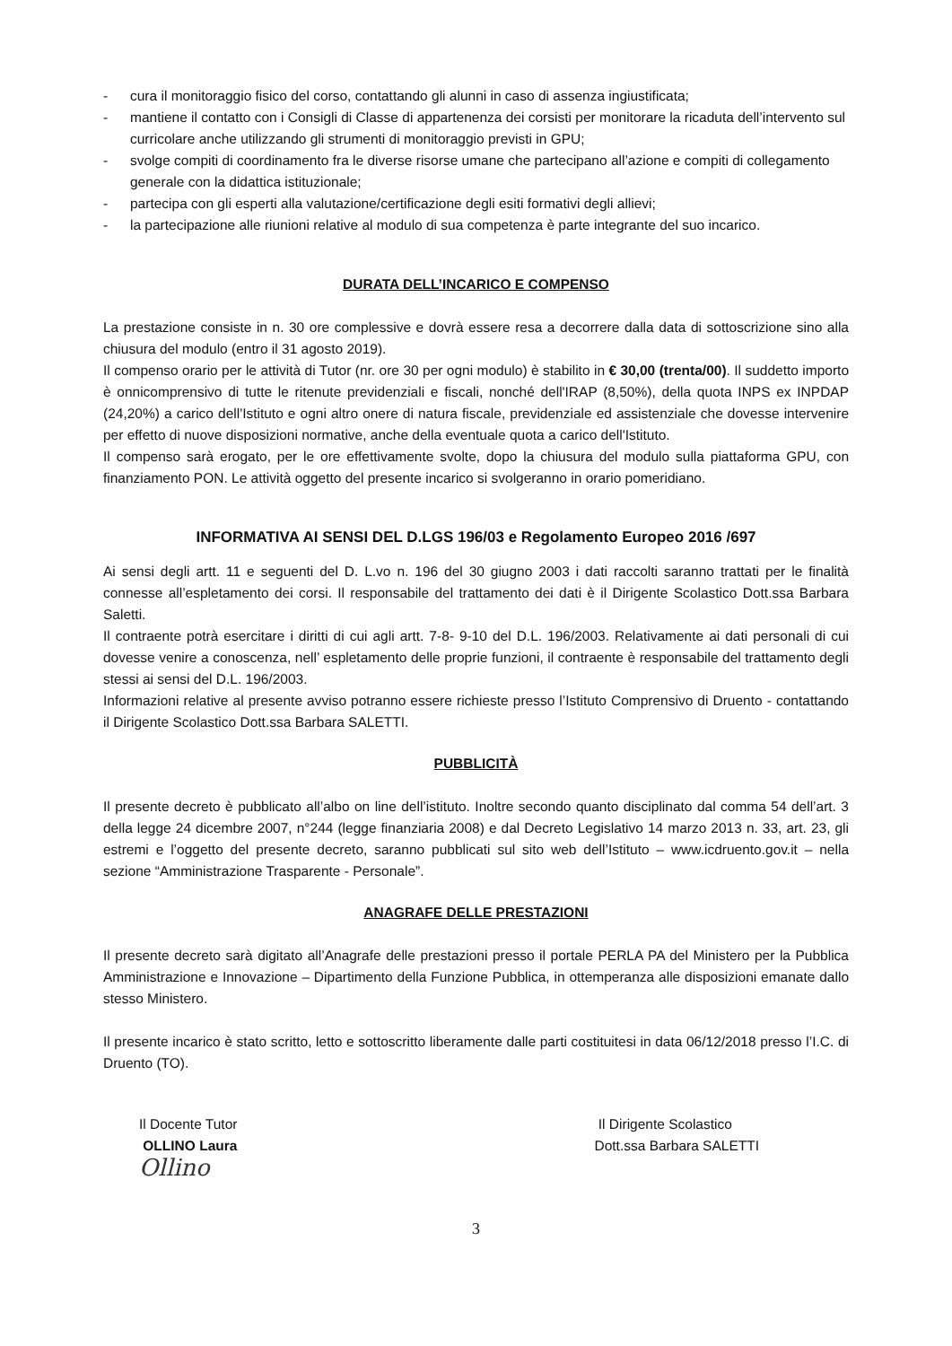- cura il monitoraggio fisico del corso, contattando gli alunni in caso di assenza ingiustificata;
- mantiene il contatto con i Consigli di Classe di appartenenza dei corsisti per monitorare la ricaduta dell’intervento sul curricolare anche utilizzando gli strumenti di monitoraggio previsti in GPU;
- svolge compiti di coordinamento fra le diverse risorse umane che partecipano all’azione e compiti di collegamento generale con la didattica istituzionale;
- partecipa con gli esperti alla valutazione/certificazione degli esiti formativi degli allievi;
- la partecipazione alle riunioni relative al modulo di sua competenza è parte integrante del suo incarico.
DURATA DELL’INCARICO E COMPENSO
La prestazione consiste in n. 30 ore complessive e dovrà essere resa a decorrere dalla data di sottoscrizione sino alla chiusura del modulo (entro il 31 agosto 2019).
Il compenso orario per le attività di Tutor (nr. ore 30 per ogni modulo) è stabilito in € 30,00 (trenta/00). Il suddetto importo è onnicomprensivo di tutte le ritenute previdenziali e fiscali, nonché dell'IRAP (8,50%), della quota INPS ex INPDAP (24,20%) a carico dell'Istituto e ogni altro onere di natura fiscale, previdenziale ed assistenziale che dovesse intervenire per effetto di nuove disposizioni normative, anche della eventuale quota a carico dell'Istituto.
Il compenso sarà erogato, per le ore effettivamente svolte, dopo la chiusura del modulo sulla piattaforma GPU, con finanziamento PON. Le attività oggetto del presente incarico si svolgeranno in orario pomeridiano.
INFORMATIVA AI SENSI DEL D.LGS 196/03 e Regolamento Europeo 2016 /697
Ai sensi degli artt. 11 e seguenti del D. L.vo n. 196 del 30 giugno 2003 i dati raccolti saranno trattati per le finalità connesse all’espletamento dei corsi. Il responsabile del trattamento dei dati è il Dirigente Scolastico Dott.ssa Barbara Saletti.
Il contraente potrà esercitare i diritti di cui agli artt. 7-8- 9-10 del D.L. 196/2003. Relativamente ai dati personali di cui dovesse venire a conoscenza, nell’ espletamento delle proprie funzioni, il contraente è responsabile del trattamento degli stessi ai sensi del D.L. 196/2003.
Informazioni relative al presente avviso potranno essere richieste presso l’Istituto Comprensivo di Druento - contattando il Dirigente Scolastico Dott.ssa Barbara SALETTI.
PUBBLICITÀ
Il presente decreto è pubblicato all’albo on line dell’istituto. Inoltre secondo quanto disciplinato dal comma 54 dell’art. 3 della legge 24 dicembre 2007, n°244 (legge finanziaria 2008) e dal Decreto Legislativo 14 marzo 2013 n. 33, art. 23, gli estremi e l’oggetto del presente decreto, saranno pubblicati sul sito web dell’Istituto – www.icdruento.gov.it – nella sezione “Amministrazione Trasparente - Personale”.
ANAGRAFE DELLE PRESTAZIONI
Il presente decreto sarà digitato all’Anagrafe delle prestazioni presso il portale PERLA PA del Ministero per la Pubblica Amministrazione e Innovazione – Dipartimento della Funzione Pubblica, in ottemperanza alle disposizioni emanate dallo stesso Ministero.
Il presente incarico è stato scritto, letto e sottoscritto liberamente dalle parti costituitesi in data 06/12/2018 presso l’I.C. di Druento (TO).
Il Docente Tutor
OLLINO Laura
Ollino
Il Dirigente Scolastico
Dott.ssa Barbara SALETTI
3